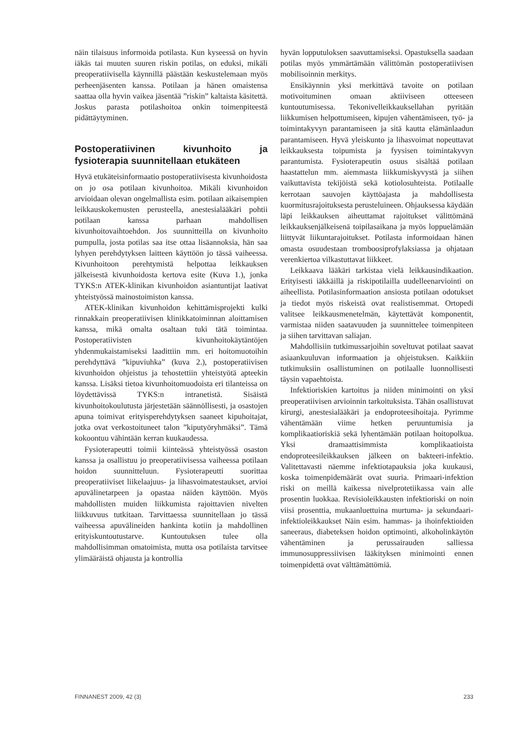näin tilaisuus informoida potilasta. Kun kyseessä on hyvin iäkäs tai muuten suuren riskin potilas, on eduksi, mikäli preoperatiivisella käynnillä päästään keskustelemaan myös perheenjäsenten kanssa. Potilaan ja hänen omaistensa saattaa olla hyvin vaikea jäsentää ”riskin” kaltaista käsitettä. Joskus parasta potilashoitoa onkin toimenpiteestä pidättäytyminen.
Postoperatiivinen kivunhoito ja fysioterapia suunnitellaan etukäteen
Hyvä etukäteisinformaatio postoperatiivisesta kivunhoidosta on jo osa potilaan kivunhoitoa. Mikäli kivunhoidon arvioidaan olevan ongelmallista esim. potilaan aikaisempien leikkauskokemusten perusteella, anestesialääkäri pohtii potilaan kanssa parhaan mahdollisen kivunhoitovaihtoehdon. Jos suunnitteilla on kivunhoito pumpulla, josta potilas saa itse ottaa lisäannoksia, hän saa lyhyen perehdytyksen laitteen käyttöön jo tässä vaiheessa. Kivunhoitoon perehtymistä helpottaa leikkauksen jälkeisestä kivunhoidosta kertova esite (Kuva 1.), jonka TYKS:n ATEK-klinikan kivunhoidon asiantuntijat laativat yhteistyössä mainostoimiston kanssa.
ATEK-klinikan kivunhoidon kehittämisprojekti kulki rinnakkain preoperatiivisen klinikkatoiminnan aloittamisen kanssa, mikä omalta osaltaan tuki tätä toimintaa. Postoperatiivisten kivunhoitokäytäntöjen yhdenmukaistamiseksi laadittiin mm. eri hoitomuotoihin perehdyttävä ”kipuviuhka” (kuva 2.), postoperatiivisen kivunhoidon ohjeistus ja tehostettiin yhteistyötä apteekin kanssa. Lisäksi tietoa kivunhoitomuodoista eri tilanteissa on löydettävissä TYKS:n intranetistä. Sisäistä kivunhoitokoulutusta järjestetään säännöllisesti, ja osastojen apuna toimivat erityisperehdytyksen saaneet kipuhoitajat, jotka ovat verkostoituneet talon ”kiputyöryhmäksi”. Tämä kokoontuu vähintään kerran kuukaudessa.
Fysioterapeutti toimii kiinteässä yhteistyössä osaston kanssa ja osallistuu jo preoperatiivisessa vaiheessa potilaan hoidon suunnitteluun. Fysioterapeutti suorittaa preoperatiiviset liikelaajuus- ja lihasvoimatestaukset, arvioi apuvälinetarpeen ja opastaa näiden käyttöön. Myös mahdollisten muiden liikkumista rajoittavien nivelten liikkuvuus tutkitaan. Tarvittaessa suunnitellaan jo tässä vaiheessa apuvälineiden hankinta kotiin ja mahdollinen erityiskuntoutustarve. Kuntoutuksen tulee olla mahdollisimman omatoimista, mutta osa potilaista tarvitsee ylimääräistä ohjausta ja kontrollia
hyvän lopputuloksen saavuttamiseksi. Opastuksella saadaan potilas myös ymmärtämään välittömän postoperatiivisen mobilisoinnin merkitys.
Ensikäynnin yksi merkittävä tavoite on potilaan motivoituminen omaan aktiiviseen otteeseen kuntoutumisessa. Tekonivelleikkauksellahan pyritään liikkumisen helpottumiseen, kipujen vähentämiseen, työ- ja toimintakyvyn parantamiseen ja sitä kautta elämänlaadun parantamiseen. Hyvä yleiskunto ja lihasvoimat nopeuttavat leikkauksesta toipumista ja fyysisen toimintakyvyn parantumista. Fysioterapeutin osuus sisältää potilaan haastattelun mm. aiemmasta liikkumiskyvystä ja siihen vaikuttavista tekijöistä sekä kotiolosuhteista. Potilaalle kerrotaan sauvojen käyttöajasta ja mahdollisesta kuormitusrajoituksesta perusteluineen. Ohjauksessa käydään läpi leikkauksen aiheuttamat rajoitukset välittömänä leikkauksenjälkeisenä toipilasaikana ja myös loppuelämään liittyvät liikuntarajoitukset. Potilasta informoidaan hänen omasta osuudestaan tromboosiprofylaksiassa ja ohjataan verenkiertoa vilkastuttavat liikkeet.
Leikkaava lääkäri tarkistaa vielä leikkausindikaation. Erityisesti iäkkäillä ja riskipotilailla uudelleenarviointi on aiheellista. Potilasinformaation ansiosta potilaan odotukset ja tiedot myös riskeistä ovat realistisemmat. Ortopedi valitsee leikkausmenetelmän, käytettävät komponentit, varmistaa niiden saatavuuden ja suunnittelee toimenpiteen ja siihen tarvittavan saliajan.
Mahdollisiin tutkimussarjoihin soveltuvat potilaat saavat asiaankuuluvan informaation ja ohjeistuksen. Kaikkiin tutkimuksiin osallistuminen on potilaalle luonnollisesti täysin vapaehtoista.
Infektioriskien kartoitus ja niiden minimointi on yksi preoperatiivisen arvioinnin tarkoituksista. Tähän osallistuvat kirurgi, anestesialääkäri ja endoproteesihoitaja. Pyrimme vähentämään viime hetken peruuntumisia ja komplikaatioriskiä sekä lyhentämään potilaan hoitopolkua. Yksi dramaattisimmista komplikaatioista endoproteesileikkauksen jälkeen on bakteeri-infektio. Valitettavasti näemme infektiotapauksia joka kuukausi, koska toimenpidemäärät ovat suuria. Primaari-infektion riski on meillä kaikessa nivelprotetiikassa vain alle prosentin luokkaa. Revisioleikkausten infektioriski on noin viisi prosenttia, mukaanluettuina murtuma- ja sekundaari-infektioleikkaukset Näin esim. hammas- ja ihoinfektioiden saneeraus, diabeteksen hoidon optimointi, alkoholinkäytön vähentäminen ja perussairauden salliessa immunosuppressiivisen lääkityksen minimointi ennen toimenpidettä ovat välttämättömiä.
FINNANEST 2009, 42 (3) 233